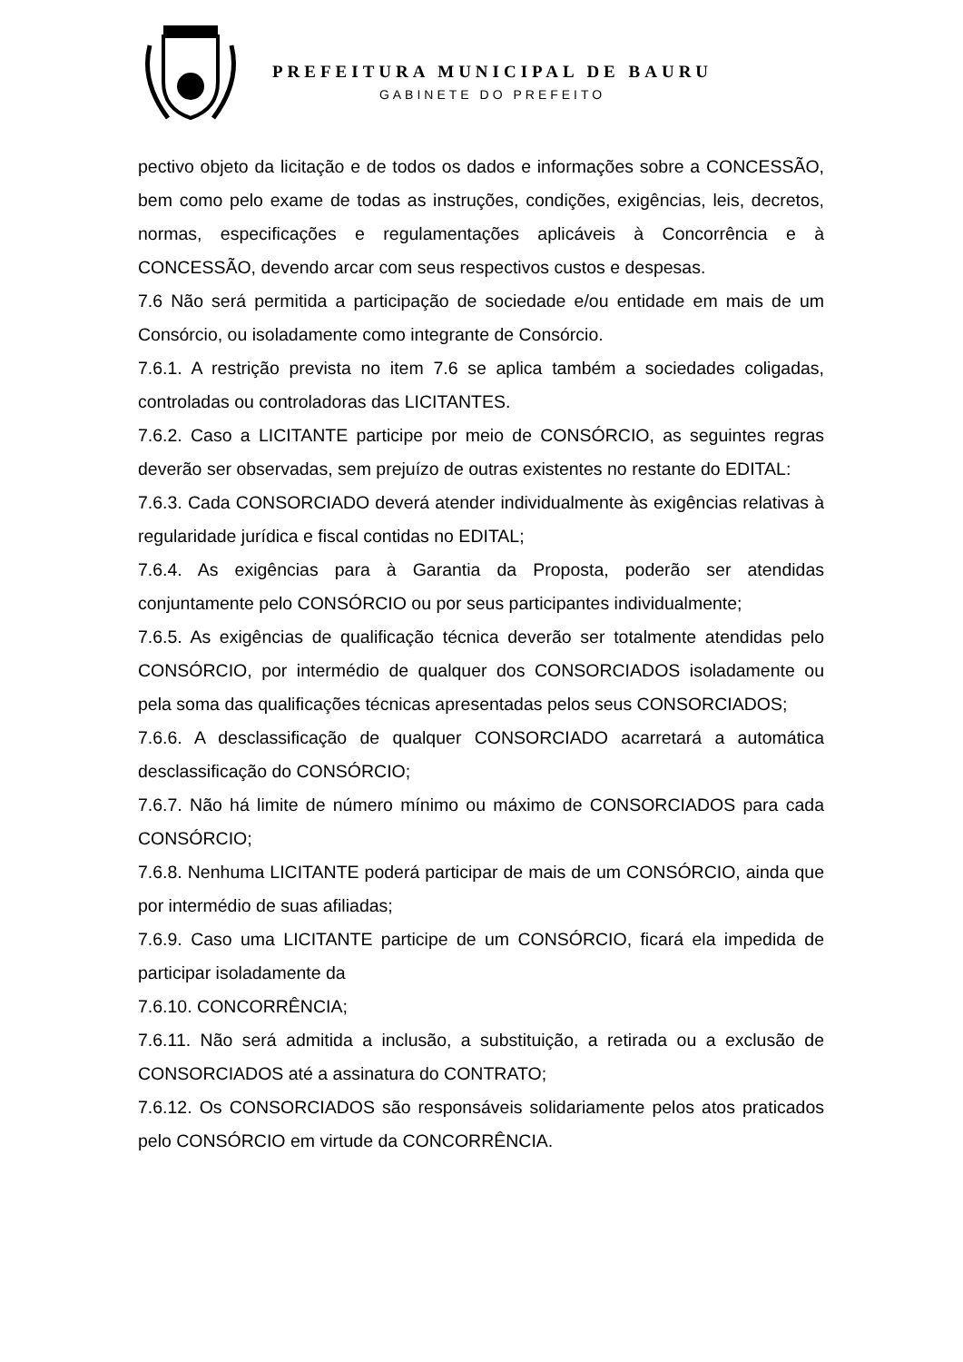PREFEITURA MUNICIPAL DE BAURU
GABINETE DO PREFEITO
pectivo objeto da licitação e de todos os dados e informações sobre a CONCESSÃO, bem como pelo exame de todas as instruções, condições, exigências, leis, decretos, normas, especificações e regulamentações aplicáveis à Concorrência e à CONCESSÃO, devendo arcar com seus respectivos custos e despesas.
7.6 Não será permitida a participação de sociedade e/ou entidade em mais de um Consórcio, ou isoladamente como integrante de Consórcio.
7.6.1. A restrição prevista no item 7.6 se aplica também a sociedades coligadas, controladas ou controladoras das LICITANTES.
7.6.2. Caso a LICITANTE participe por meio de CONSÓRCIO, as seguintes regras deverão ser observadas, sem prejuízo de outras existentes no restante do EDITAL:
7.6.3. Cada CONSORCIADO deverá atender individualmente às exigências relativas à regularidade jurídica e fiscal contidas no EDITAL;
7.6.4. As exigências para à Garantia da Proposta, poderão ser atendidas conjuntamente pelo CONSÓRCIO ou por seus participantes individualmente;
7.6.5. As exigências de qualificação técnica deverão ser totalmente atendidas pelo CONSÓRCIO, por intermédio de qualquer dos CONSORCIADOS isoladamente ou pela soma das qualificações técnicas apresentadas pelos seus CONSORCIADOS;
7.6.6. A desclassificação de qualquer CONSORCIADO acarretará a automática desclassificação do CONSÓRCIO;
7.6.7. Não há limite de número mínimo ou máximo de CONSORCIADOS para cada CONSÓRCIO;
7.6.8. Nenhuma LICITANTE poderá participar de mais de um CONSÓRCIO, ainda que por intermédio de suas afiliadas;
7.6.9. Caso uma LICITANTE participe de um CONSÓRCIO, ficará ela impedida de participar isoladamente da
7.6.10. CONCORRÊNCIA;
7.6.11. Não será admitida a inclusão, a substituição, a retirada ou a exclusão de CONSORCIADOS até a assinatura do CONTRATO;
7.6.12. Os CONSORCIADOS são responsáveis solidariamente pelos atos praticados pelo CONSÓRCIO em virtude da CONCORRÊNCIA.